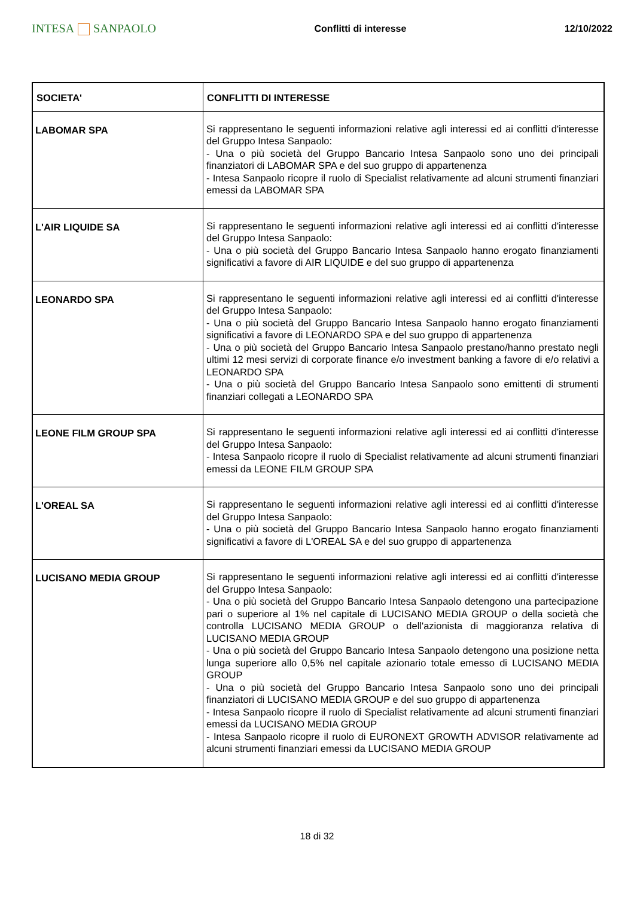INTESA SANPAOLO
Conflitti di interesse 12/10/2022
| SOCIETA' | CONFLITTI DI INTERESSE |
| --- | --- |
| LABOMAR SPA | Si rappresentano le seguenti informazioni relative agli interessi ed ai conflitti d'interesse del Gruppo Intesa Sanpaolo: - Una o più società del Gruppo Bancario Intesa Sanpaolo sono uno dei principali finanziatori di LABOMAR SPA e del suo gruppo di appartenenza - Intesa Sanpaolo ricopre il ruolo di Specialist relativamente ad alcuni strumenti finanziari emessi da LABOMAR SPA |
| L'AIR LIQUIDE SA | Si rappresentano le seguenti informazioni relative agli interessi ed ai conflitti d'interesse del Gruppo Intesa Sanpaolo: - Una o più società del Gruppo Bancario Intesa Sanpaolo hanno erogato finanziamenti significativi a favore di AIR LIQUIDE e del suo gruppo di appartenenza |
| LEONARDO SPA | Si rappresentano le seguenti informazioni relative agli interessi ed ai conflitti d'interesse del Gruppo Intesa Sanpaolo: - Una o più società del Gruppo Bancario Intesa Sanpaolo hanno erogato finanziamenti significativi a favore di LEONARDO SPA e del suo gruppo di appartenenza - Una o più società del Gruppo Bancario Intesa Sanpaolo prestano/hanno prestato negli ultimi 12 mesi servizi di corporate finance e/o investment banking a favore di e/o relativi a LEONARDO SPA - Una o più società del Gruppo Bancario Intesa Sanpaolo sono emittenti di strumenti finanziari collegati a LEONARDO SPA |
| LEONE FILM GROUP SPA | Si rappresentano le seguenti informazioni relative agli interessi ed ai conflitti d'interesse del Gruppo Intesa Sanpaolo: - Intesa Sanpaolo ricopre il ruolo di Specialist relativamente ad alcuni strumenti finanziari emessi da LEONE FILM GROUP SPA |
| L'OREAL SA | Si rappresentano le seguenti informazioni relative agli interessi ed ai conflitti d'interesse del Gruppo Intesa Sanpaolo: - Una o più società del Gruppo Bancario Intesa Sanpaolo hanno erogato finanziamenti significativi a favore di L'OREAL SA e del suo gruppo di appartenenza |
| LUCISANO MEDIA GROUP | Si rappresentano le seguenti informazioni relative agli interessi ed ai conflitti d'interesse del Gruppo Intesa Sanpaolo: - Una o più società del Gruppo Bancario Intesa Sanpaolo detengono una partecipazione pari o superiore al 1% nel capitale di LUCISANO MEDIA GROUP o della società che controlla LUCISANO MEDIA GROUP o dell'azionista di maggioranza relativa di LUCISANO MEDIA GROUP - Una o più società del Gruppo Bancario Intesa Sanpaolo detengono una posizione netta lunga superiore allo 0,5% nel capitale azionario totale emesso di LUCISANO MEDIA GROUP - Una o più società del Gruppo Bancario Intesa Sanpaolo sono uno dei principali finanziatori di LUCISANO MEDIA GROUP e del suo gruppo di appartenenza - Intesa Sanpaolo ricopre il ruolo di Specialist relativamente ad alcuni strumenti finanziari emessi da LUCISANO MEDIA GROUP - Intesa Sanpaolo ricopre il ruolo di EURONEXT GROWTH ADVISOR relativamente ad alcuni strumenti finanziari emessi da LUCISANO MEDIA GROUP |
18 di 32